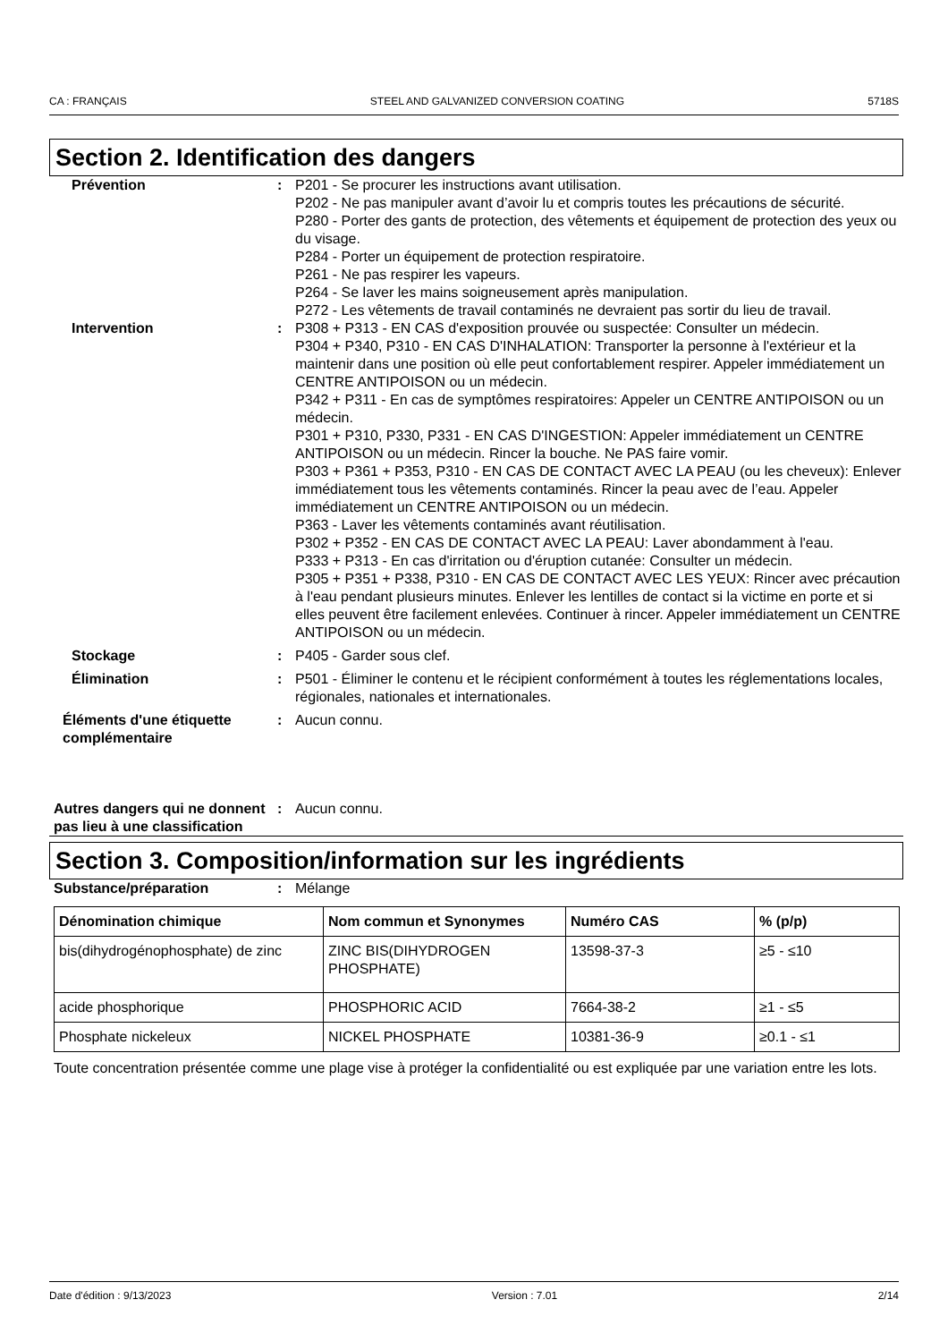CA : FRANÇAIS STEEL AND GALVANIZED CONVERSION COATING 5718S
Section 2. Identification des dangers
Prévention : P201 - Se procurer les instructions avant utilisation.
P202 - Ne pas manipuler avant d’avoir lu et compris toutes les précautions de sécurité.
P280 - Porter des gants de protection, des vêtements et équipement de protection des yeux ou du visage.
P284 - Porter un équipement de protection respiratoire.
P261 - Ne pas respirer les vapeurs.
P264 - Se laver les mains soigneusement après manipulation.
P272 - Les vêtements de travail contaminés ne devraient pas sortir du lieu de travail.
Intervention : P308 + P313 - EN CAS d'exposition prouvée ou suspectée: Consulter un médecin.
P304 + P340, P310 - EN CAS D'INHALATION: Transporter la personne à l'extérieur et la maintenir dans une position où elle peut confortablement respirer. Appeler immédiatement un CENTRE ANTIPOISON ou un médecin.
P342 + P311 - En cas de symptômes respiratoires: Appeler un CENTRE ANTIPOISON ou un médecin.
P301 + P310, P330, P331 - EN CAS D'INGESTION: Appeler immédiatement un CENTRE ANTIPOISON ou un médecin. Rincer la bouche. Ne PAS faire vomir.
P303 + P361 + P353, P310 - EN CAS DE CONTACT AVEC LA PEAU (ou les cheveux): Enlever immédiatement tous les vêtements contaminés. Rincer la peau avec de l’eau. Appeler immédiatement un CENTRE ANTIPOISON ou un médecin.
P363 - Laver les vêtements contaminés avant réutilisation.
P302 + P352 - EN CAS DE CONTACT AVEC LA PEAU: Laver abondamment à l'eau.
P333 + P313 - En cas d'irritation ou d'éruption cutanée: Consulter un médecin.
P305 + P351 + P338, P310 - EN CAS DE CONTACT AVEC LES YEUX: Rincer avec précaution à l'eau pendant plusieurs minutes. Enlever les lentilles de contact si la victime en porte et si elles peuvent être facilement enlevées. Continuer à rincer. Appeler immédiatement un CENTRE ANTIPOISON ou un médecin.
Stockage : P405 - Garder sous clef.
Élimination : P501 - Éliminer le contenu et le récipient conformément à toutes les réglementations locales, régionales, nationales et internationales.
Éléments d'une étiquette complémentaire
: Aucun connu.
Autres dangers qui ne donnent pas lieu à une classification
: Aucun connu.
Section 3. Composition/information sur les ingrédients
Substance/préparation : Mélange
| Dénomination chimique | Nom commun et Synonymes | Numéro CAS | % (p/p) |
| --- | --- | --- | --- |
| bis(dihydrogénophosphate) de zinc | ZINC BIS(DIHYDROGEN PHOSPHATE) | 13598-37-3 | ≥5 - ≤10 |
| acide phosphorique | PHOSPHORIC ACID | 7664-38-2 | ≥1 - ≤5 |
| Phosphate nickeleux | NICKEL PHOSPHATE | 10381-36-9 | ≥0.1 - ≤1 |
Toute concentration présentée comme une plage vise à protéger la confidentialité ou est expliquée par une variation entre les lots.
Date d'édition : 9/13/2023 Version : 7.01 2/14